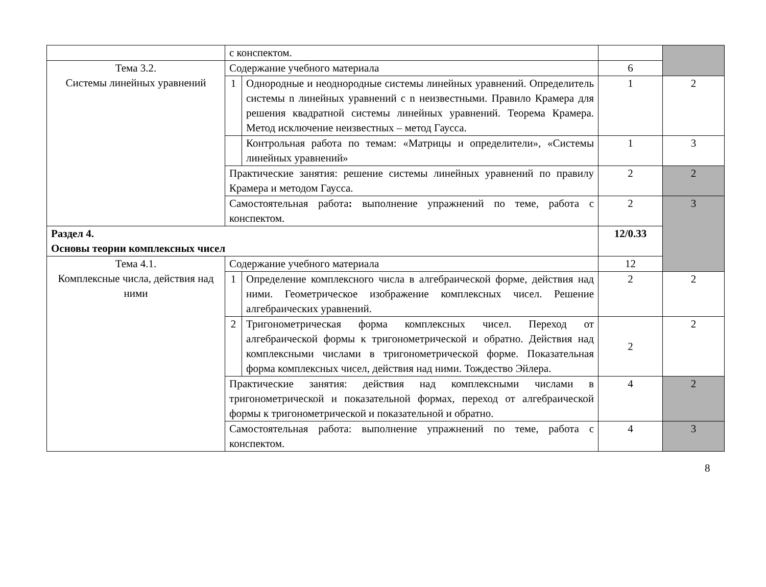| | с конспектом. | | | |
| Тема 3.2. Системы линейных уравнений | Содержание учебного материала | | 6 | |
| | 1 | Однородные и неоднородные системы линейных уравнений. Определитель системы n линейных уравнений с n неизвестными. Правило Крамера для решения квадратной системы линейных уравнений. Теорема Крамера. Метод исключение неизвестных – метод Гаусса. | 1 | 2 |
| | | Контрольная работа по темам: «Матрицы и определители», «Системы линейных уравнений» | 1 | 3 |
| | Практические занятия: решение системы линейных уравнений по правилу Крамера и методом Гаусса. | | 2 | 2 |
| | Самостоятельная работа : выполнение упражнений по теме, работа с конспектом. | | 2 | 3 |
| Раздел 4. Основы теории комплексных чисел | | | 12/0.33 | |
| Тема 4.1. Комплексные числа, действия над ними | Содержание учебного материала | | 12 | |
| | 1 | Определение комплексного числа в алгебраической форме, действия над ними. Геометрическое изображение комплексных чисел. Решение алгебраических уравнений. | 2 | 2 |
| | 2 | Тригонометрическая форма комплексных чисел. Переход от алгебраической формы к тригонометрической и обратно. Действия над комплексными числами в тригонометрической форме. Показательная форма комплексных чисел, действия над ними. Тождество Эйлера. | 2 | 2 |
| | Практические занятия: действия над комплексными числами в тригонометрической и показательной формах, переход от алгебраической формы к тригонометрической и показательной и обратно. | | 4 | 2 |
| | Самостоятельная работа: выполнение упражнений по теме, работа с конспектом. | | 4 | 3 |
8